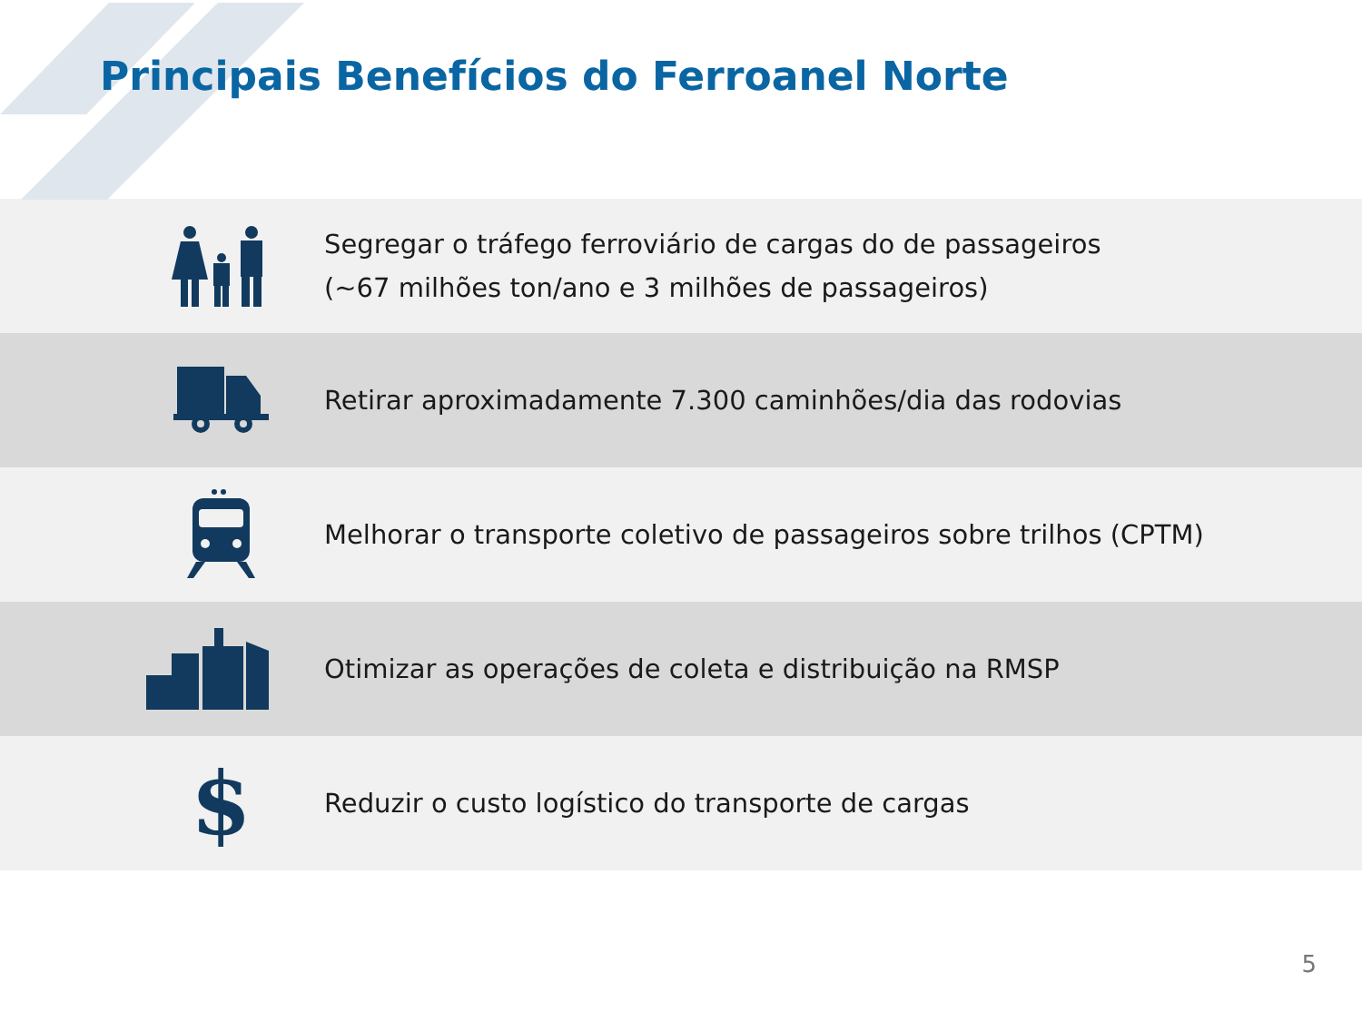Principais Benefícios do Ferroanel Norte
Segregar o tráfego ferroviário de cargas do de passageiros
(~67 milhões ton/ano e 3 milhões de passageiros)
Retirar aproximadamente 7.300 caminhões/dia das rodovias
Melhorar o transporte coletivo de passageiros sobre trilhos (CPTM)
Otimizar as operações de coleta e distribuição na RMSP
$
Reduzir o custo logístico do transporte de cargas
5